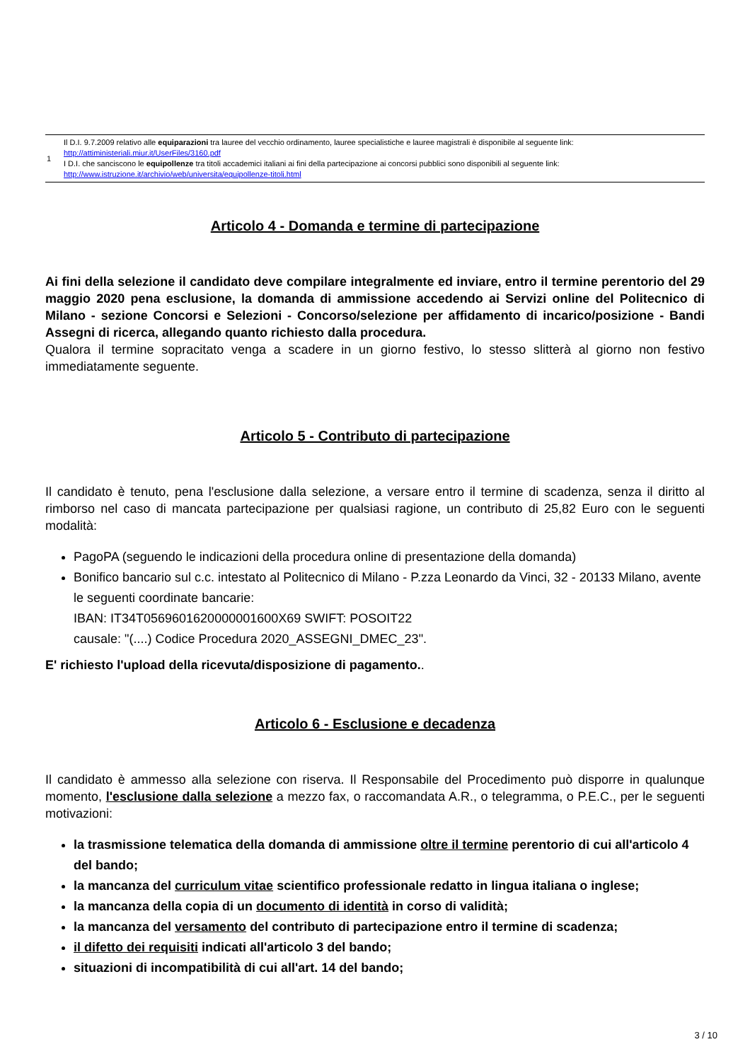| 1 | Il D.I. 9.7.2009 relativo alle equiparazioni tra lauree del vecchio ordinamento, lauree specialistiche e lauree magistrali è disponibile al seguente link: http://attiministeriali.miur.it/UserFiles/3160.pdf I D.I. che sanciscono le equipollenze tra titoli accademici italiani ai fini della partecipazione ai concorsi pubblici sono disponibili al seguente link: http://www.istruzione.it/archivio/web/universita/equipollenze-titoli.html |
Articolo 4 - Domanda e termine di partecipazione
Ai fini della selezione il candidato deve compilare integralmente ed inviare, entro il termine perentorio del 29 maggio 2020 pena esclusione, la domanda di ammissione accedendo ai Servizi online del Politecnico di Milano - sezione Concorsi e Selezioni - Concorso/selezione per affidamento di incarico/posizione - Bandi Assegni di ricerca, allegando quanto richiesto dalla procedura.
Qualora il termine sopracitato venga a scadere in un giorno festivo, lo stesso slitterà al giorno non festivo immediatamente seguente.
Articolo 5 - Contributo di partecipazione
Il candidato è tenuto, pena l'esclusione dalla selezione, a versare entro il termine di scadenza, senza il diritto al rimborso nel caso di mancata partecipazione per qualsiasi ragione, un contributo di 25,82 Euro con le seguenti modalità:
PagoPA (seguendo le indicazioni della procedura online di presentazione della domanda)
Bonifico bancario sul c.c. intestato al Politecnico di Milano - P.zza Leonardo da Vinci, 32 - 20133 Milano, avente le seguenti coordinate bancarie:
IBAN: IT34T0569601620000001600X69 SWIFT: POSOIT22
causale: "(....) Codice Procedura 2020_ASSEGNI_DMEC_23".
E' richiesto l'upload della ricevuta/disposizione di pagamento..
Articolo 6 - Esclusione e decadenza
Il candidato è ammesso alla selezione con riserva. Il Responsabile del Procedimento può disporre in qualunque momento, l'esclusione dalla selezione a mezzo fax, o raccomandata A.R., o telegramma, o P.E.C., per le seguenti motivazioni:
la trasmissione telematica della domanda di ammissione oltre il termine perentorio di cui all'articolo 4 del bando;
la mancanza del curriculum vitae scientifico professionale redatto in lingua italiana o inglese;
la mancanza della copia di un documento di identità in corso di validità;
la mancanza del versamento del contributo di partecipazione entro il termine di scadenza;
il difetto dei requisiti indicati all'articolo 3 del bando;
situazioni di incompatibilità di cui all'art. 14 del bando;
3 / 10